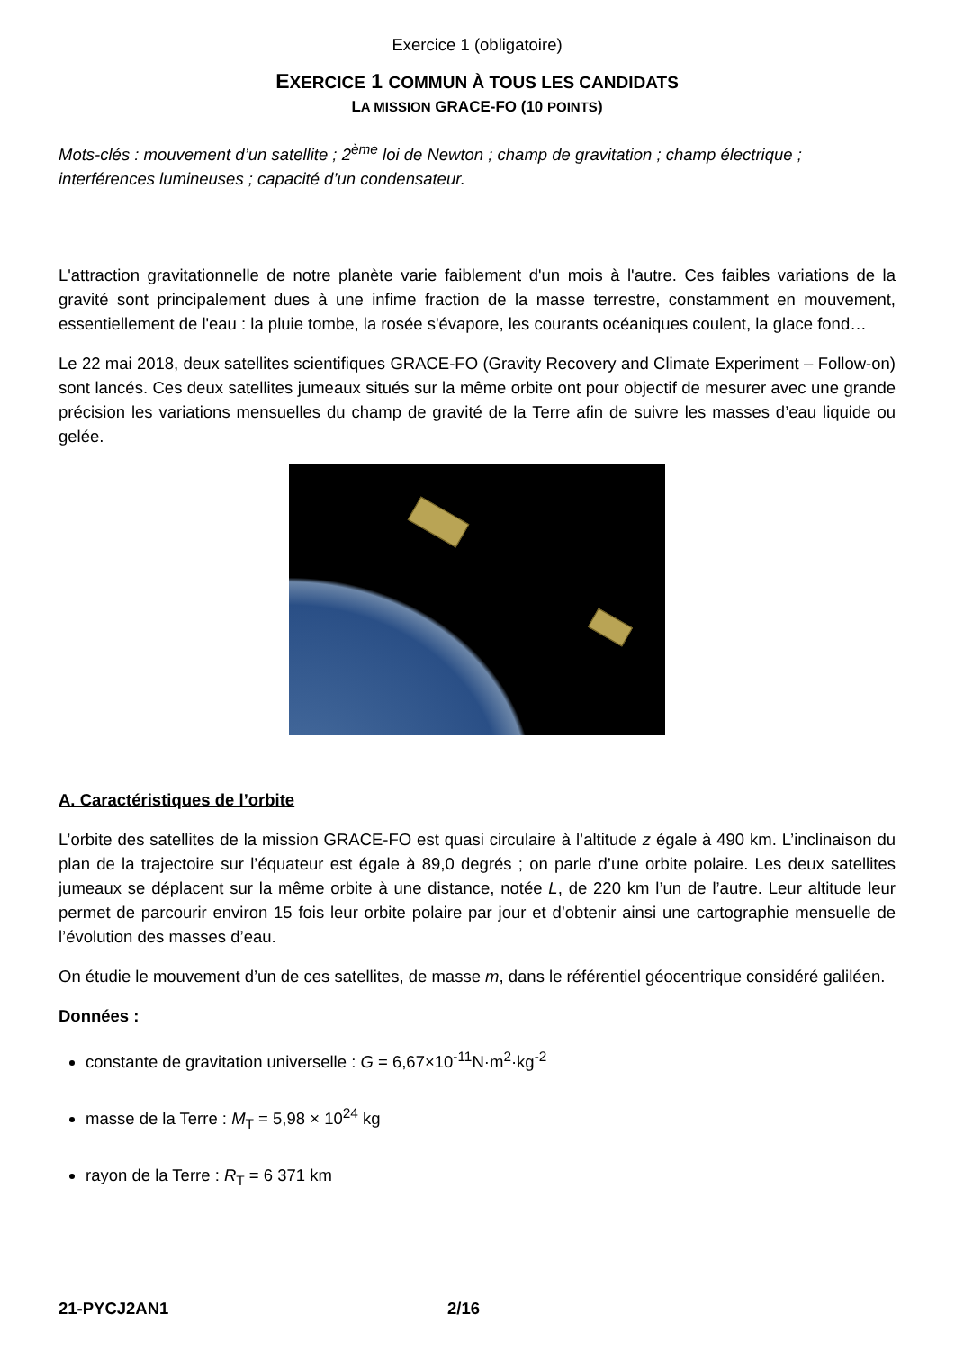Exercice 1 (obligatoire)
EXERCICE 1 COMMUN À TOUS LES CANDIDATS
LA MISSION GRACE-FO (10 POINTS)
Mots-clés : mouvement d’un satellite ; 2<sup>ème</sup> loi de Newton ; champ de gravitation ; champ électrique ; interférences lumineuses ; capacité d’un condensateur.
L'attraction gravitationnelle de notre planète varie faiblement d'un mois à l'autre. Ces faibles variations de la gravité sont principalement dues à une infime fraction de la masse terrestre, constamment en mouvement, essentiellement de l'eau : la pluie tombe, la rosée s'évapore, les courants océaniques coulent, la glace fond…
Le 22 mai 2018, deux satellites scientifiques GRACE-FO (Gravity Recovery and Climate Experiment – Follow-on) sont lancés. Ces deux satellites jumeaux situés sur la même orbite ont pour objectif de mesurer avec une grande précision les variations mensuelles du champ de gravité de la Terre afin de suivre les masses d’eau liquide ou gelée.
A. Caractéristiques de l’orbite
L’orbite des satellites de la mission GRACE-FO est quasi circulaire à l’altitude z égale à 490 km. L’inclinaison du plan de la trajectoire sur l’équateur est égale à 89,0 degrés ; on parle d’une orbite polaire. Les deux satellites jumeaux se déplacent sur la même orbite à une distance, notée L, de 220 km l’un de l’autre. Leur altitude leur permet de parcourir environ 15 fois leur orbite polaire par jour et d’obtenir ainsi une cartographie mensuelle de l’évolution des masses d’eau.
On étudie le mouvement d’un de ces satellites, de masse m, dans le référentiel géocentrique considéré galiléen.
Données :
constante de gravitation universelle : G = 6,67×10<sup>-11</sup>N·m<sup>2</sup>·kg<sup>-2</sup>
masse de la Terre : M<sub>T</sub> = 5,98 × 10<sup>24</sup> kg
rayon de la Terre : R<sub>T</sub> = 6 371 km
21-PYCJ2AN1 2/16